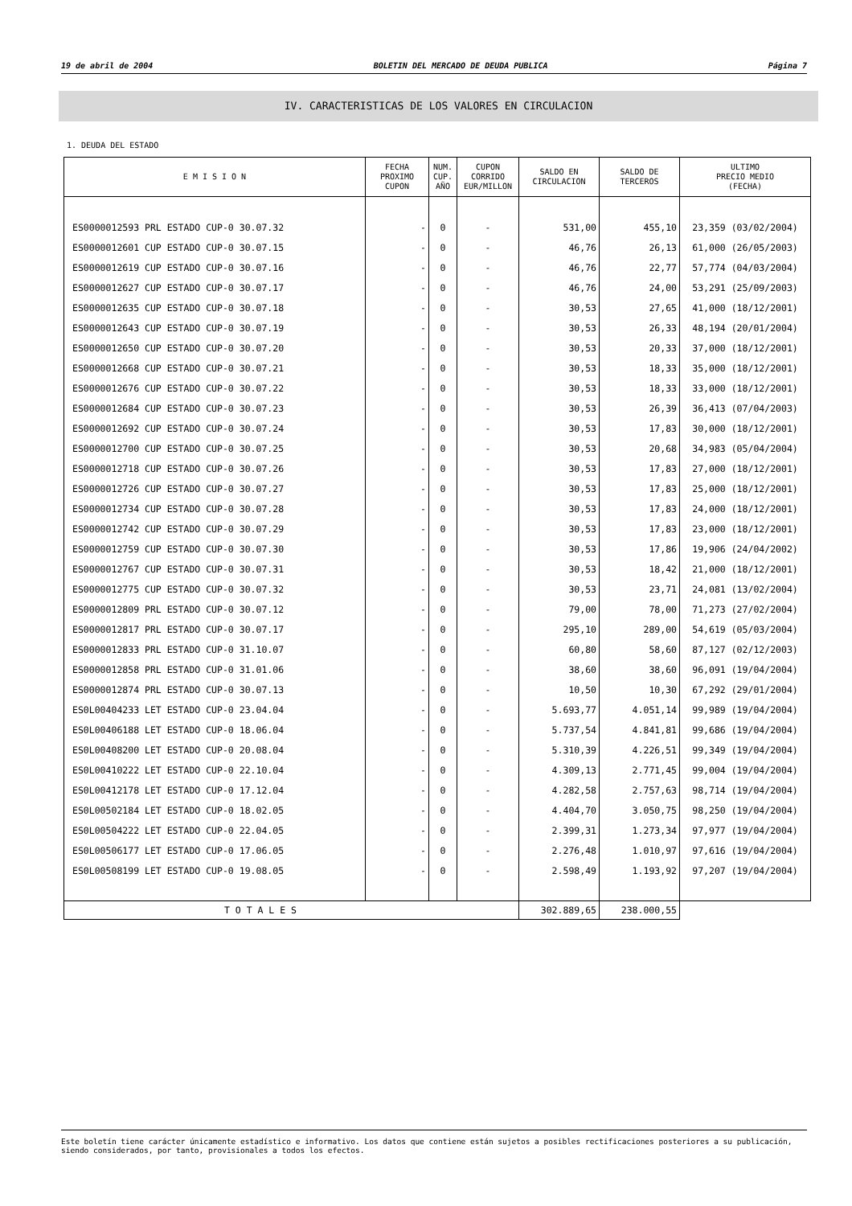19 de abril de 2004 BOLETIN DEL MERCADO DE DEUDA PUBLICA Página 7
IV. CARACTERISTICAS DE LOS VALORES EN CIRCULACION
1. DEUDA DEL ESTADO
| E M I S I O N | FECHA PROXIMO CUPON | NUM. CUP. AÑO | CUPON CORRIDO EUR/MILLON | SALDO EN CIRCULACION | SALDO DE TERCEROS | ULTIMO PRECIO MEDIO (FECHA) |
| --- | --- | --- | --- | --- | --- | --- |
| ES0000012593 PRL ESTADO CUP-0 30.07.32 | - | 0 | - | 531,00 | 455,10 | 23,359 (03/02/2004) |
| ES0000012601 CUP ESTADO CUP-0 30.07.15 | - | 0 | - | 46,76 | 26,13 | 61,000 (26/05/2003) |
| ES0000012619 CUP ESTADO CUP-0 30.07.16 | - | 0 | - | 46,76 | 22,77 | 57,774 (04/03/2004) |
| ES0000012627 CUP ESTADO CUP-0 30.07.17 | - | 0 | - | 46,76 | 24,00 | 53,291 (25/09/2003) |
| ES0000012635 CUP ESTADO CUP-0 30.07.18 | - | 0 | - | 30,53 | 27,65 | 41,000 (18/12/2001) |
| ES0000012643 CUP ESTADO CUP-0 30.07.19 | - | 0 | - | 30,53 | 26,33 | 48,194 (20/01/2004) |
| ES0000012650 CUP ESTADO CUP-0 30.07.20 | - | 0 | - | 30,53 | 20,33 | 37,000 (18/12/2001) |
| ES0000012668 CUP ESTADO CUP-0 30.07.21 | - | 0 | - | 30,53 | 18,33 | 35,000 (18/12/2001) |
| ES0000012676 CUP ESTADO CUP-0 30.07.22 | - | 0 | - | 30,53 | 18,33 | 33,000 (18/12/2001) |
| ES0000012684 CUP ESTADO CUP-0 30.07.23 | - | 0 | - | 30,53 | 26,39 | 36,413 (07/04/2003) |
| ES0000012692 CUP ESTADO CUP-0 30.07.24 | - | 0 | - | 30,53 | 17,83 | 30,000 (18/12/2001) |
| ES0000012700 CUP ESTADO CUP-0 30.07.25 | - | 0 | - | 30,53 | 20,68 | 34,983 (05/04/2004) |
| ES0000012718 CUP ESTADO CUP-0 30.07.26 | - | 0 | - | 30,53 | 17,83 | 27,000 (18/12/2001) |
| ES0000012726 CUP ESTADO CUP-0 30.07.27 | - | 0 | - | 30,53 | 17,83 | 25,000 (18/12/2001) |
| ES0000012734 CUP ESTADO CUP-0 30.07.28 | - | 0 | - | 30,53 | 17,83 | 24,000 (18/12/2001) |
| ES0000012742 CUP ESTADO CUP-0 30.07.29 | - | 0 | - | 30,53 | 17,83 | 23,000 (18/12/2001) |
| ES0000012759 CUP ESTADO CUP-0 30.07.30 | - | 0 | - | 30,53 | 17,86 | 19,906 (24/04/2002) |
| ES0000012767 CUP ESTADO CUP-0 30.07.31 | - | 0 | - | 30,53 | 18,42 | 21,000 (18/12/2001) |
| ES0000012775 CUP ESTADO CUP-0 30.07.32 | - | 0 | - | 30,53 | 23,71 | 24,081 (13/02/2004) |
| ES0000012809 PRL ESTADO CUP-0 30.07.12 | - | 0 | - | 79,00 | 78,00 | 71,273 (27/02/2004) |
| ES0000012817 PRL ESTADO CUP-0 30.07.17 | - | 0 | - | 295,10 | 289,00 | 54,619 (05/03/2004) |
| ES0000012833 PRL ESTADO CUP-0 31.10.07 | - | 0 | - | 60,80 | 58,60 | 87,127 (02/12/2003) |
| ES0000012858 PRL ESTADO CUP-0 31.01.06 | - | 0 | - | 38,60 | 38,60 | 96,091 (19/04/2004) |
| ES0000012874 PRL ESTADO CUP-0 30.07.13 | - | 0 | - | 10,50 | 10,30 | 67,292 (29/01/2004) |
| ES0L00404233 LET ESTADO CUP-0 23.04.04 | - | 0 | - | 5.693,77 | 4.051,14 | 99,989 (19/04/2004) |
| ES0L00406188 LET ESTADO CUP-0 18.06.04 | - | 0 | - | 5.737,54 | 4.841,81 | 99,686 (19/04/2004) |
| ES0L00408200 LET ESTADO CUP-0 20.08.04 | - | 0 | - | 5.310,39 | 4.226,51 | 99,349 (19/04/2004) |
| ES0L00410222 LET ESTADO CUP-0 22.10.04 | - | 0 | - | 4.309,13 | 2.771,45 | 99,004 (19/04/2004) |
| ES0L00412178 LET ESTADO CUP-0 17.12.04 | - | 0 | - | 4.282,58 | 2.757,63 | 98,714 (19/04/2004) |
| ES0L00502184 LET ESTADO CUP-0 18.02.05 | - | 0 | - | 4.404,70 | 3.050,75 | 98,250 (19/04/2004) |
| ES0L00504222 LET ESTADO CUP-0 22.04.05 | - | 0 | - | 2.399,31 | 1.273,34 | 97,977 (19/04/2004) |
| ES0L00506177 LET ESTADO CUP-0 17.06.05 | - | 0 | - | 2.276,48 | 1.010,97 | 97,616 (19/04/2004) |
| ES0L00508199 LET ESTADO CUP-0 19.08.05 | - | 0 | - | 2.598,49 | 1.193,92 | 97,207 (19/04/2004) |
| T O T A L E S | | | | 302.889,65 | 238.000,55 | |
Este boletín tiene carácter únicamente estadístico e informativo. Los datos que contiene están sujetos a posibles rectificaciones posteriores a su publicación, siendo considerados, por tanto, provisionales a todos los efectos.